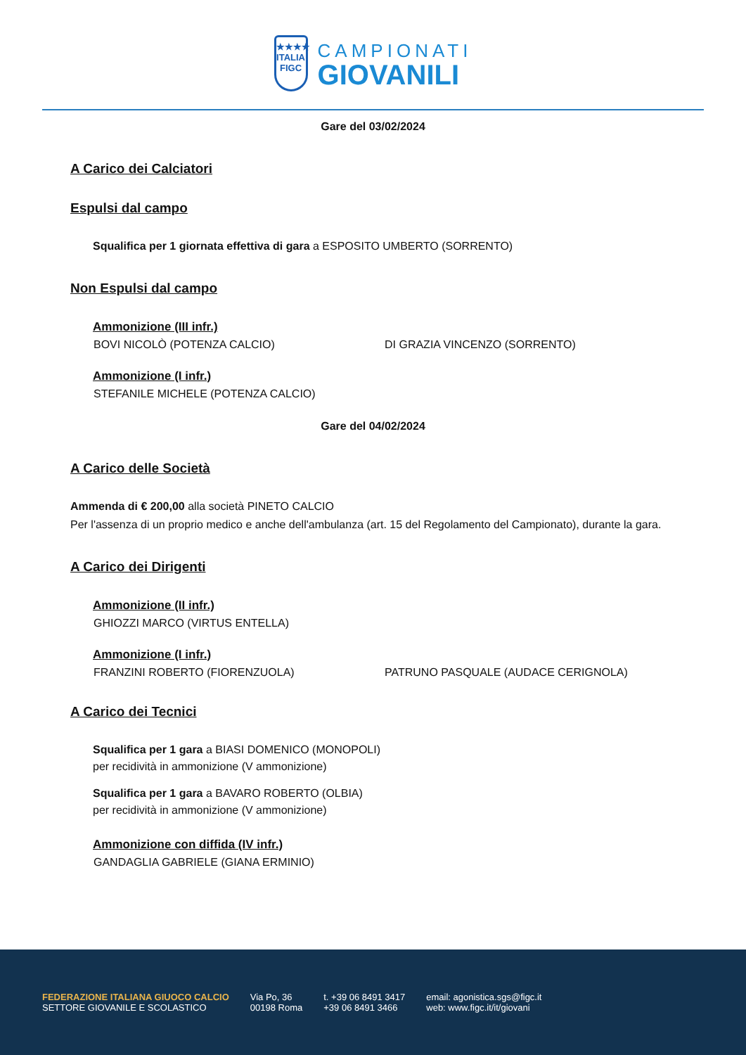★★★★
ITALIA
FIGC
CAMPIONATI
GIOVANILI
Gare del 03/02/2024
A Carico dei Calciatori
Espulsi dal campo
Squalifica per 1 giornata effettiva di gara a ESPOSITO UMBERTO (SORRENTO)
Non Espulsi dal campo
Ammonizione (III infr.)
BOVI NICOLÒ (POTENZA CALCIO) DI GRAZIA VINCENZO (SORRENTO)
Ammonizione (I infr.)
STEFANILE MICHELE (POTENZA CALCIO)
Gare del 04/02/2024
A Carico delle Società
Ammenda di € 200,00 alla società PINETO CALCIO
Per l'assenza di un proprio medico e anche dell'ambulanza (art. 15 del Regolamento del Campionato), durante la gara.
A Carico dei Dirigenti
Ammonizione (II infr.)
GHIOZZI MARCO (VIRTUS ENTELLA)
Ammonizione (I infr.)
FRANZINI ROBERTO (FIORENZUOLA) PATRUNO PASQUALE (AUDACE CERIGNOLA)
A Carico dei Tecnici
Squalifica per 1 gara a BIASI DOMENICO (MONOPOLI)
per recidività in ammonizione (V ammonizione)
Squalifica per 1 gara a BAVARO ROBERTO (OLBIA)
per recidività in ammonizione (V ammonizione)
Ammonizione con diffida (IV infr.)
GANDAGLIA GABRIELE (GIANA ERMINIO)
FEDERAZIONE ITALIANA GIUOCO CALCIO
SETTORE GIOVANILE E SCOLASTICO
Via Po, 36
00198 Roma
t. +39 06 8491 3417
+39 06 8491 3466
email: agonistica.sgs@figc.it
web: www.figc.it/it/giovani